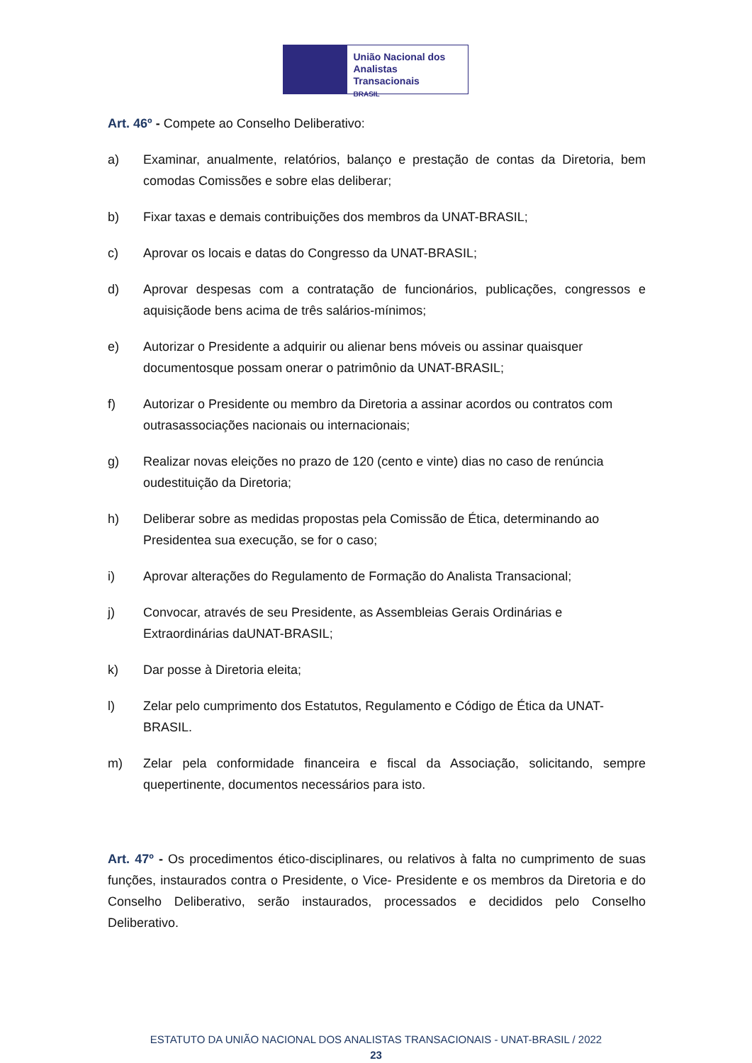União Nacional dos
Analistas Transacionais
BRASIL
Art. 46º - Compete ao Conselho Deliberativo:
a) Examinar, anualmente, relatórios, balanço e prestação de contas da Diretoria, bem comodas Comissões e sobre elas deliberar;
b) Fixar taxas e demais contribuições dos membros da UNAT-BRASIL;
c) Aprovar os locais e datas do Congresso da UNAT-BRASIL;
d) Aprovar despesas com a contratação de funcionários, publicações, congressos e aquisiçãode bens acima de três salários-mínimos;
e) Autorizar o Presidente a adquirir ou alienar bens móveis ou assinar quaisquer documentosque possam onerar o patrimônio da UNAT-BRASIL;
f) Autorizar o Presidente ou membro da Diretoria a assinar acordos ou contratos com outrasassociações nacionais ou internacionais;
g) Realizar novas eleições no prazo de 120 (cento e vinte) dias no caso de renúncia oudestituição da Diretoria;
h) Deliberar sobre as medidas propostas pela Comissão de Ética, determinando ao Presidentea sua execução, se for o caso;
i) Aprovar alterações do Regulamento de Formação do Analista Transacional;
j) Convocar, através de seu Presidente, as Assembleias Gerais Ordinárias e Extraordinárias daUNAT-BRASIL;
k) Dar posse à Diretoria eleita;
l) Zelar pelo cumprimento dos Estatutos, Regulamento e Código de Ética da UNAT-BRASIL.
m) Zelar pela conformidade financeira e fiscal da Associação, solicitando, sempre quepertinente, documentos necessários para isto.
Art. 47º - Os procedimentos ético-disciplinares, ou relativos à falta no cumprimento de suas funções, instaurados contra o Presidente, o Vice- Presidente e os membros da Diretoria e do Conselho Deliberativo, serão instaurados, processados e decididos pelo Conselho Deliberativo.
ESTATUTO DA UNIÃO NACIONAL DOS ANALISTAS TRANSACIONAIS - UNAT-BRASIL / 2022
23